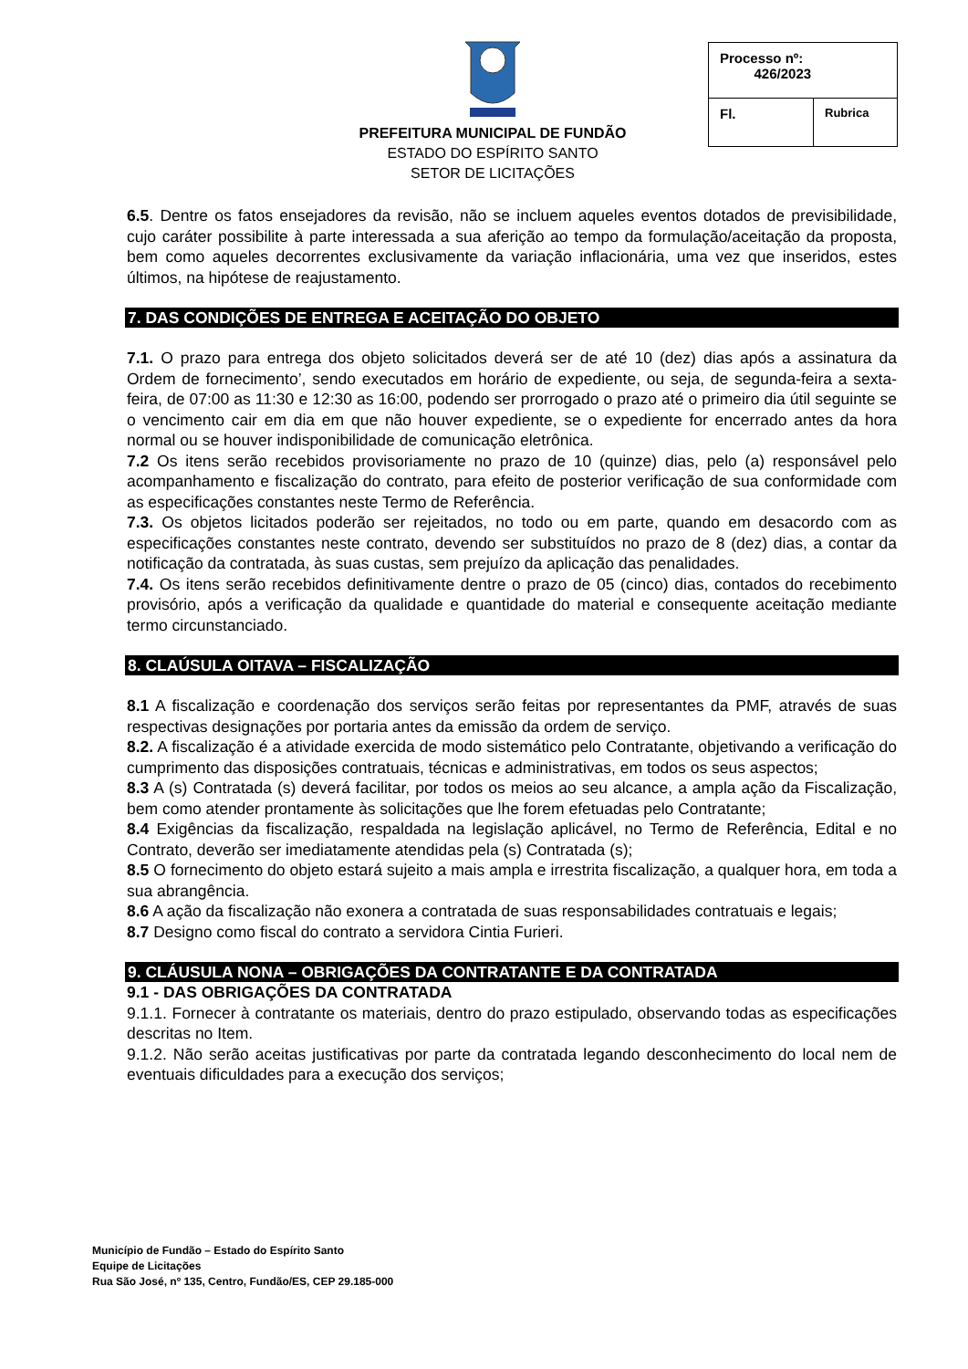PREFEITURA MUNICIPAL DE FUNDÃO
ESTADO DO ESPÍRITO SANTO
SETOR DE LICITAÇÕES
| Processo nº: 426/2023 | |
| Fl. | Rubrica |
6.5. Dentre os fatos ensejadores da revisão, não se incluem aqueles eventos dotados de previsibilidade, cujo caráter possibilite à parte interessada a sua aferição ao tempo da formulação/aceitação da proposta, bem como aqueles decorrentes exclusivamente da variação inflacionária, uma vez que inseridos, estes últimos, na hipótese de reajustamento.
7. DAS CONDIÇÕES DE ENTREGA E ACEITAÇÃO DO OBJETO
7.1. O prazo para entrega dos objeto solicitados deverá ser de até 10 (dez) dias após a assinatura da Ordem de fornecimento’, sendo executados em horário de expediente, ou seja, de segunda-feira a sexta-feira, de 07:00 as 11:30 e 12:30 as 16:00, podendo ser prorrogado o prazo até o primeiro dia útil seguinte se o vencimento cair em dia em que não houver expediente, se o expediente for encerrado antes da hora normal ou se houver indisponibilidade de comunicação eletrônica.
7.2 Os itens serão recebidos provisoriamente no prazo de 10 (quinze) dias, pelo (a) responsável pelo acompanhamento e fiscalização do contrato, para efeito de posterior verificação de sua conformidade com as especificações constantes neste Termo de Referência.
7.3. Os objetos licitados poderão ser rejeitados, no todo ou em parte, quando em desacordo com as especificações constantes neste contrato, devendo ser substituídos no prazo de 8 (dez) dias, a contar da notificação da contratada, às suas custas, sem prejuízo da aplicação das penalidades.
7.4. Os itens serão recebidos definitivamente dentre o prazo de 05 (cinco) dias, contados do recebimento provisório, após a verificação da qualidade e quantidade do material e consequente aceitação mediante termo circunstanciado.
8. CLAÚSULA OITAVA – FISCALIZAÇÃO
8.1 A fiscalização e coordenação dos serviços serão feitas por representantes da PMF, através de suas respectivas designações por portaria antes da emissão da ordem de serviço.
8.2. A fiscalização é a atividade exercida de modo sistemático pelo Contratante, objetivando a verificação do cumprimento das disposições contratuais, técnicas e administrativas, em todos os seus aspectos;
8.3 A (s) Contratada (s) deverá facilitar, por todos os meios ao seu alcance, a ampla ação da Fiscalização, bem como atender prontamente às solicitações que lhe forem efetuadas pelo Contratante;
8.4 Exigências da fiscalização, respaldada na legislação aplicável, no Termo de Referência, Edital e no Contrato, deverão ser imediatamente atendidas pela (s) Contratada (s);
8.5 O fornecimento do objeto estará sujeito a mais ampla e irrestrita fiscalização, a qualquer hora, em toda a sua abrangência.
8.6 A ação da fiscalização não exonera a contratada de suas responsabilidades contratuais e legais;
8.7 Designo como fiscal do contrato a servidora Cintia Furieri.
9. CLÁUSULA NONA – OBRIGAÇÕES DA CONTRATANTE E DA CONTRATADA
9.1 - DAS OBRIGAÇÕES DA CONTRATADA
9.1.1. Fornecer à contratante os materiais, dentro do prazo estipulado, observando todas as especificações descritas no Item.
9.1.2. Não serão aceitas justificativas por parte da contratada legando desconhecimento do local nem de eventuais dificuldades para a execução dos serviços;
Município de Fundão – Estado do Espírito Santo
Equipe de Licitações
Rua São José, nº 135, Centro, Fundão/ES, CEP 29.185-000